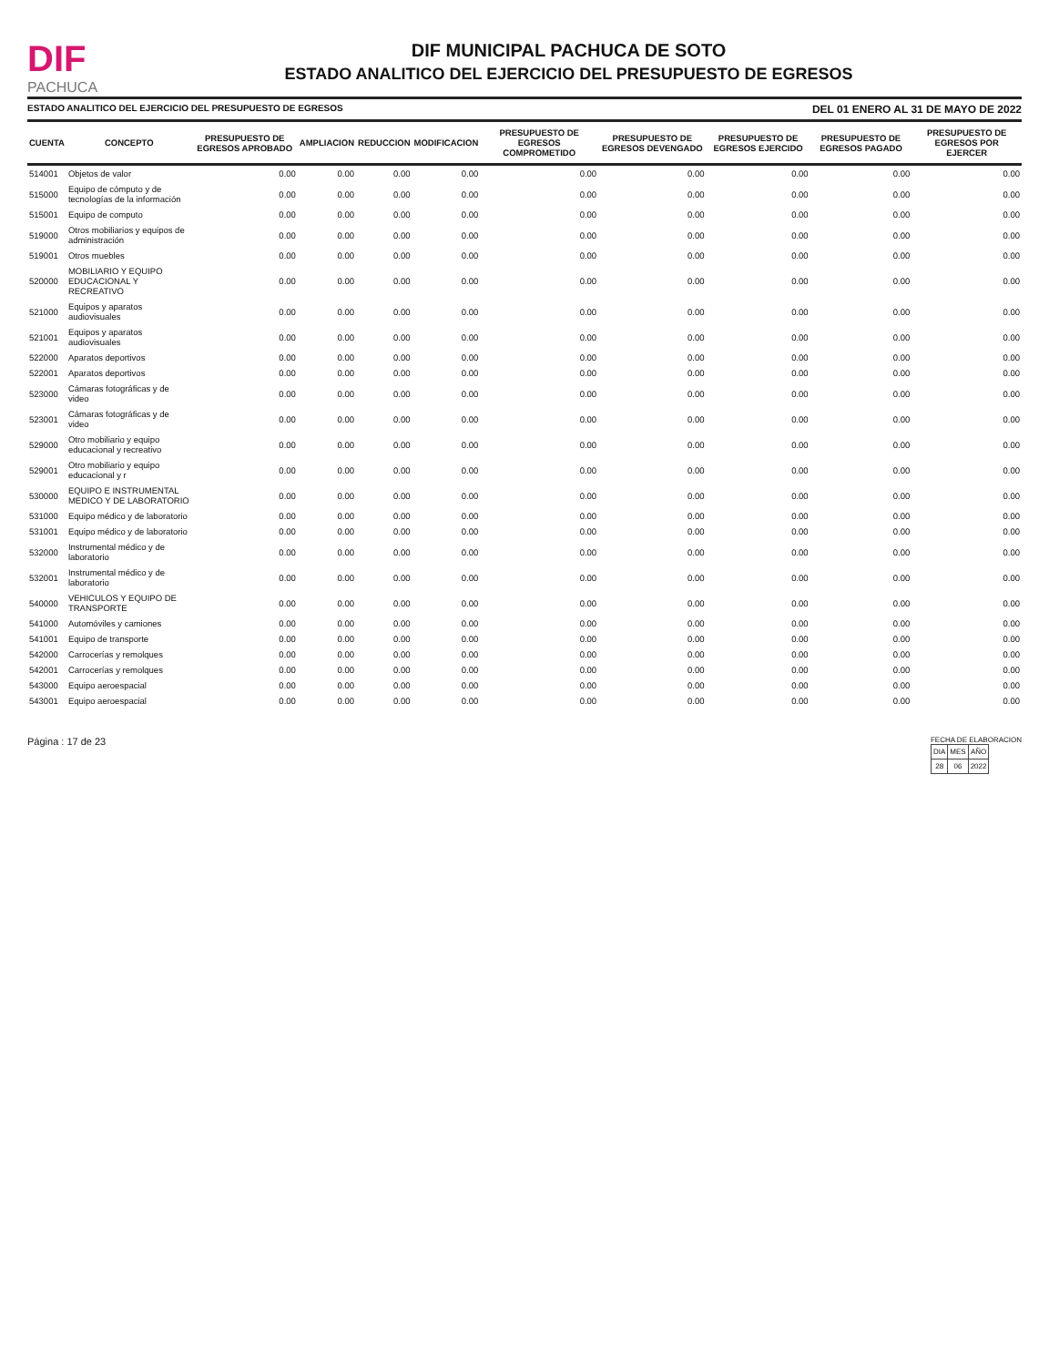DIF
PACHUCA
DIF MUNICIPAL PACHUCA DE SOTO
ESTADO ANALITICO DEL EJERCICIO DEL PRESUPUESTO DE EGRESOS
ESTADO ANALITICO DEL EJERCICIO DEL PRESUPUESTO DE EGRESOS DEL 01 ENERO AL 31 DE MAYO DE 2022
| CUENTA | CONCEPTO | PRESUPUESTO DE EGRESOS APROBADO | AMPLIACION | REDUCCION | MODIFICACION | PRESUPUESTO DE EGRESOS COMPROMETIDO | PRESUPUESTO DE EGRESOS DEVENGADO | PRESUPUESTO DE EGRESOS EJERCIDO | PRESUPUESTO DE EGRESOS PAGADO | PRESUPUESTO DE EGRESOS POR EJERCER |
| --- | --- | --- | --- | --- | --- | --- | --- | --- | --- | --- |
| 514001 | Objetos de valor | 0.00 | 0.00 | 0.00 | 0.00 | 0.00 | 0.00 | 0.00 | 0.00 | 0.00 |
| 515000 | Equipo de cómputo y de tecnologías de la información | 0.00 | 0.00 | 0.00 | 0.00 | 0.00 | 0.00 | 0.00 | 0.00 | 0.00 |
| 515001 | Equipo de computo | 0.00 | 0.00 | 0.00 | 0.00 | 0.00 | 0.00 | 0.00 | 0.00 | 0.00 |
| 519000 | Otros mobiliarios y equipos de administración | 0.00 | 0.00 | 0.00 | 0.00 | 0.00 | 0.00 | 0.00 | 0.00 | 0.00 |
| 519001 | Otros muebles | 0.00 | 0.00 | 0.00 | 0.00 | 0.00 | 0.00 | 0.00 | 0.00 | 0.00 |
| 520000 | MOBILIARIO Y EQUIPO EDUCACIONAL Y RECREATIVO | 0.00 | 0.00 | 0.00 | 0.00 | 0.00 | 0.00 | 0.00 | 0.00 | 0.00 |
| 521000 | Equipos y aparatos audiovisuales | 0.00 | 0.00 | 0.00 | 0.00 | 0.00 | 0.00 | 0.00 | 0.00 | 0.00 |
| 521001 | Equipos y aparatos audiovisuales | 0.00 | 0.00 | 0.00 | 0.00 | 0.00 | 0.00 | 0.00 | 0.00 | 0.00 |
| 522000 | Aparatos deportivos | 0.00 | 0.00 | 0.00 | 0.00 | 0.00 | 0.00 | 0.00 | 0.00 | 0.00 |
| 522001 | Aparatos deportivos | 0.00 | 0.00 | 0.00 | 0.00 | 0.00 | 0.00 | 0.00 | 0.00 | 0.00 |
| 523000 | Cámaras fotográficas y de video | 0.00 | 0.00 | 0.00 | 0.00 | 0.00 | 0.00 | 0.00 | 0.00 | 0.00 |
| 523001 | Cámaras fotográficas y de video | 0.00 | 0.00 | 0.00 | 0.00 | 0.00 | 0.00 | 0.00 | 0.00 | 0.00 |
| 529000 | Otro mobiliario y equipo educacional y recreativo | 0.00 | 0.00 | 0.00 | 0.00 | 0.00 | 0.00 | 0.00 | 0.00 | 0.00 |
| 529001 | Otro mobiliario y equipo educacional y r | 0.00 | 0.00 | 0.00 | 0.00 | 0.00 | 0.00 | 0.00 | 0.00 | 0.00 |
| 530000 | EQUIPO E INSTRUMENTAL MEDICO Y DE LABORATORIO | 0.00 | 0.00 | 0.00 | 0.00 | 0.00 | 0.00 | 0.00 | 0.00 | 0.00 |
| 531000 | Equipo médico y de laboratorio | 0.00 | 0.00 | 0.00 | 0.00 | 0.00 | 0.00 | 0.00 | 0.00 | 0.00 |
| 531001 | Equipo médico y de laboratorio | 0.00 | 0.00 | 0.00 | 0.00 | 0.00 | 0.00 | 0.00 | 0.00 | 0.00 |
| 532000 | Instrumental médico y de laboratorio | 0.00 | 0.00 | 0.00 | 0.00 | 0.00 | 0.00 | 0.00 | 0.00 | 0.00 |
| 532001 | Instrumental médico y de laboratorio | 0.00 | 0.00 | 0.00 | 0.00 | 0.00 | 0.00 | 0.00 | 0.00 | 0.00 |
| 540000 | VEHICULOS Y EQUIPO DE TRANSPORTE | 0.00 | 0.00 | 0.00 | 0.00 | 0.00 | 0.00 | 0.00 | 0.00 | 0.00 |
| 541000 | Automóviles y camiones | 0.00 | 0.00 | 0.00 | 0.00 | 0.00 | 0.00 | 0.00 | 0.00 | 0.00 |
| 541001 | Equipo de transporte | 0.00 | 0.00 | 0.00 | 0.00 | 0.00 | 0.00 | 0.00 | 0.00 | 0.00 |
| 542000 | Carrocerías y remolques | 0.00 | 0.00 | 0.00 | 0.00 | 0.00 | 0.00 | 0.00 | 0.00 | 0.00 |
| 542001 | Carrocerías y remolques | 0.00 | 0.00 | 0.00 | 0.00 | 0.00 | 0.00 | 0.00 | 0.00 | 0.00 |
| 543000 | Equipo aeroespacial | 0.00 | 0.00 | 0.00 | 0.00 | 0.00 | 0.00 | 0.00 | 0.00 | 0.00 |
| 543001 | Equipo aeroespacial | 0.00 | 0.00 | 0.00 | 0.00 | 0.00 | 0.00 | 0.00 | 0.00 | 0.00 |
Página : 17 de 23
FECHA DE ELABORACION
| DIA | MES | AÑO |
| 28 | 06 | 2022 |